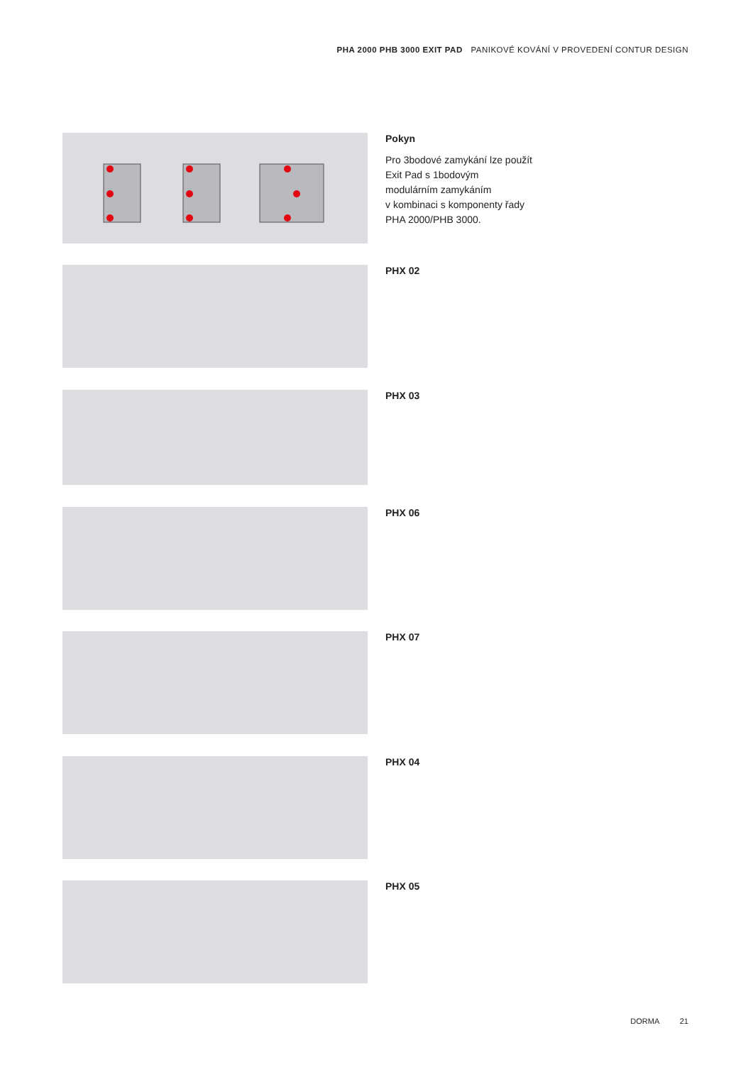PHA 2000 PHB 3000 EXIT PAD PANIKOVÉ KOVÁNÍ V PROVEDENÍ CONTUR DESIGN
Pokyn
Pro 3bodové zamykání lze použít
Exit Pad s 1bodovým
modulárním zamykáním
v kombinaci s komponenty řady
PHA 2000/PHB 3000.
PHX 02
PHX 03
PHX 06
PHX 07
PHX 04
PHX 05
DORMA 21